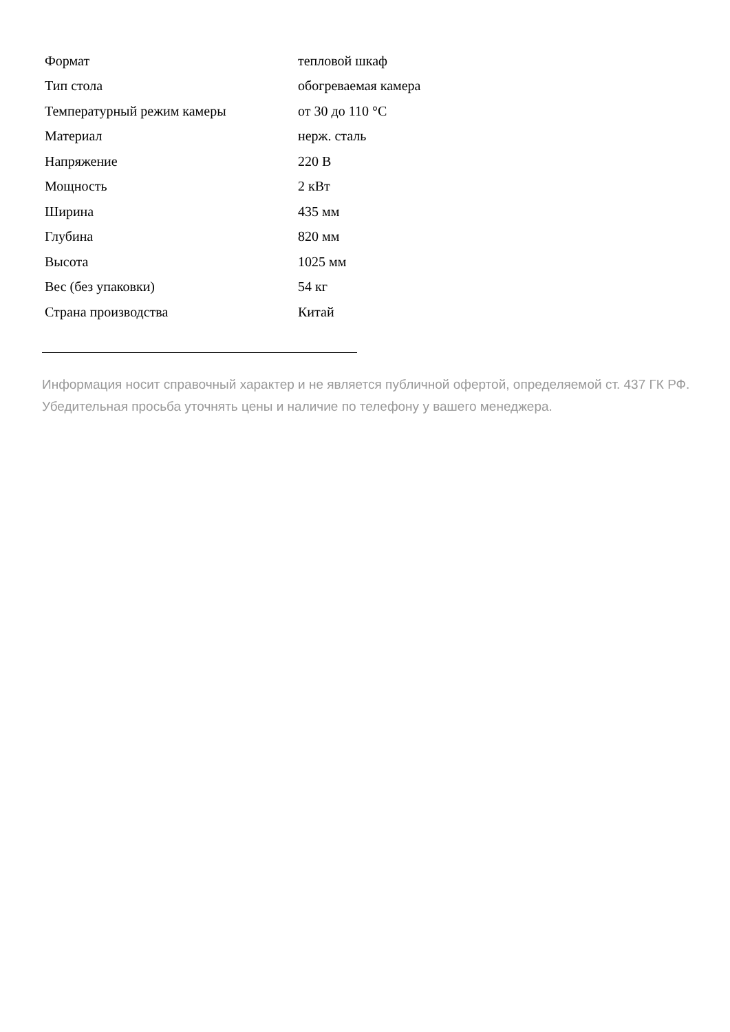| Формат | тепловой шкаф |
| Тип стола | обогреваемая камера |
| Температурный режим камеры | от 30 до 110 °C |
| Материал | нерж. сталь |
| Напряжение | 220 В |
| Мощность | 2 кВт |
| Ширина | 435 мм |
| Глубина | 820 мм |
| Высота | 1025 мм |
| Вес (без упаковки) | 54 кг |
| Страна производства | Китай |
Информация носит справочный характер и не является публичной офертой, определяемой ст. 437 ГК РФ. Убедительная просьба уточнять цены и наличие по телефону у вашего менеджера.